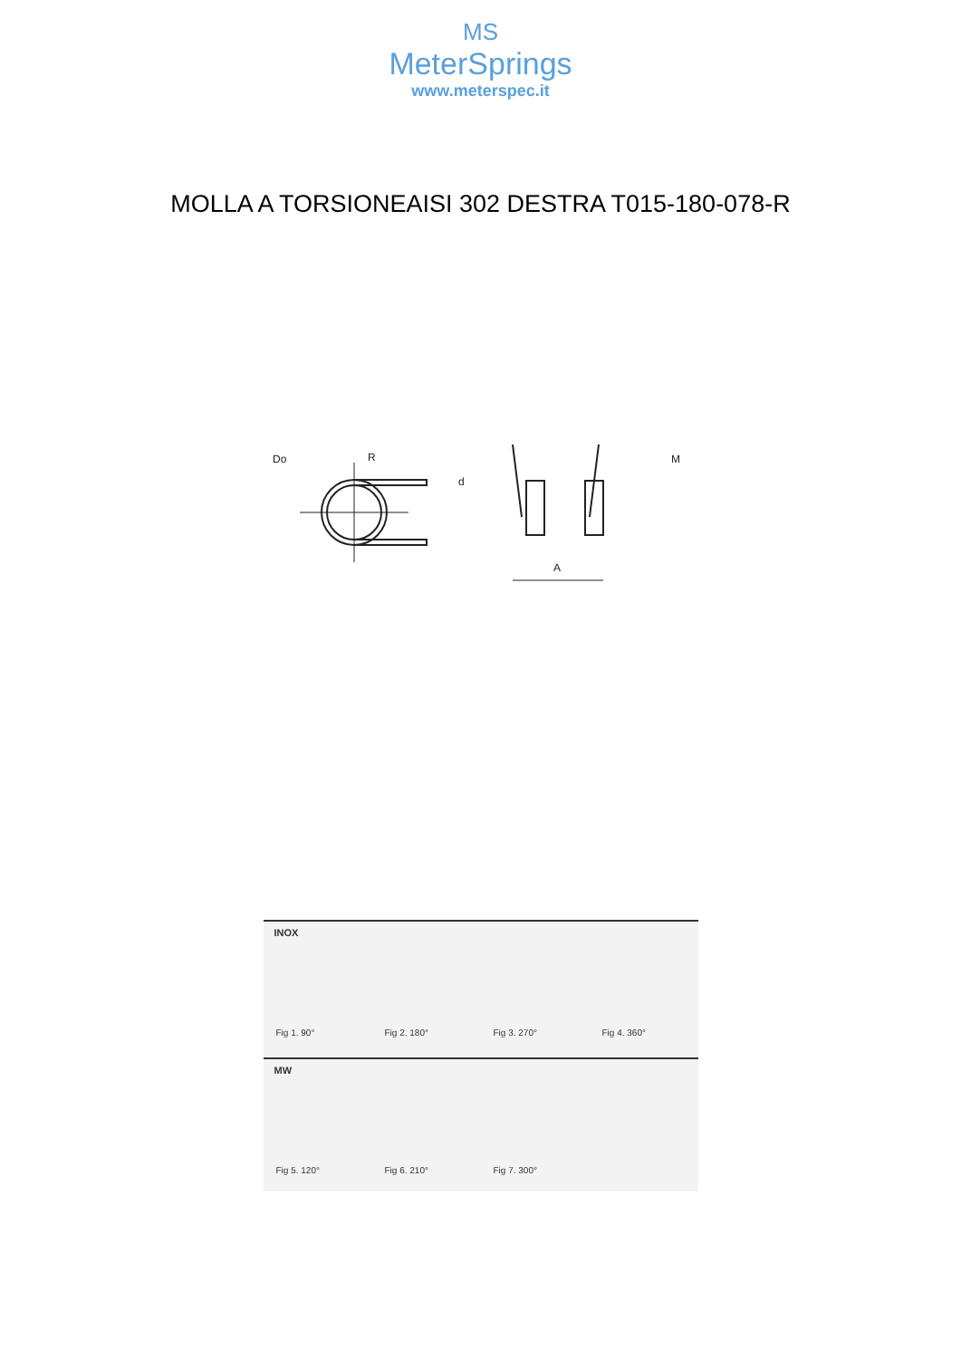MS
MeterSprings
www.meterspec.it
MOLLA A TORSIONEAISI 302 DESTRA T015-180-078-R
Do
R
d
A
M
INOX
Fig 1. 90° Fig 2. 180° Fig 3. 270° Fig 4. 360°
MW
Fig 5. 120° Fig 6. 210° Fig 7. 300°